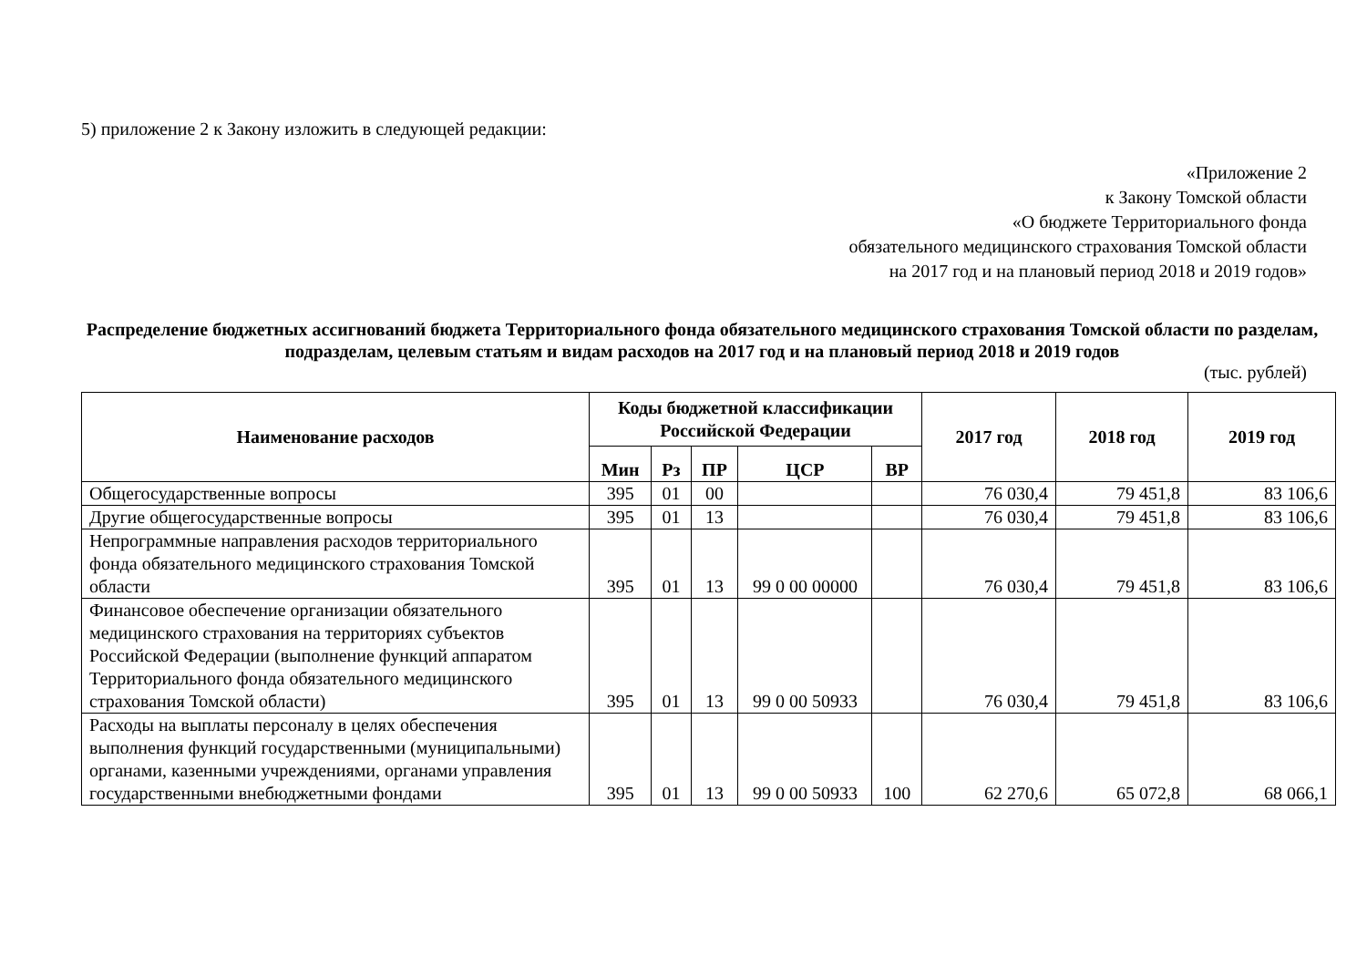5) приложение 2 к Закону изложить в следующей редакции:
«Приложение 2
к Закону Томской области
«О бюджете Территориального фонда
обязательного медицинского страхования Томской области
на 2017 год и на плановый период 2018 и 2019 годов»
Распределение бюджетных ассигнований бюджета Территориального фонда обязательного медицинского страхования Томской области по разделам, подразделам, целевым статьям и видам расходов на 2017 год и на плановый период 2018 и 2019 годов
(тыс. рублей)
| Наименование расходов | Коды бюджетной классификации Российской Федерации | | | | | 2017 год | 2018 год | 2019 год |
| --- | --- | --- | --- | --- | --- | --- | --- | --- |
| | Мин | Рз | ПР | ЦСР | ВР | | | |
| Общегосударственные вопросы | 395 | 01 | 00 | | | 76 030,4 | 79 451,8 | 83 106,6 |
| Другие общегосударственные вопросы | 395 | 01 | 13 | | | 76 030,4 | 79 451,8 | 83 106,6 |
| Непрограммные направления расходов территориального фонда обязательного медицинского страхования Томской области | 395 | 01 | 13 | 99 0 00 00000 | | 76 030,4 | 79 451,8 | 83 106,6 |
| Финансовое обеспечение организации обязательного медицинского страхования на территориях субъектов Российской Федерации (выполнение функций аппаратом Территориального фонда обязательного медицинского страхования Томской области) | 395 | 01 | 13 | 99 0 00 50933 | | 76 030,4 | 79 451,8 | 83 106,6 |
| Расходы на выплаты персоналу в целях обеспечения выполнения функций государственными (муниципальными) органами, казенными учреждениями, органами управления государственными внебюджетными фондами | 395 | 01 | 13 | 99 0 00 50933 | 100 | 62 270,6 | 65 072,8 | 68 066,1 |